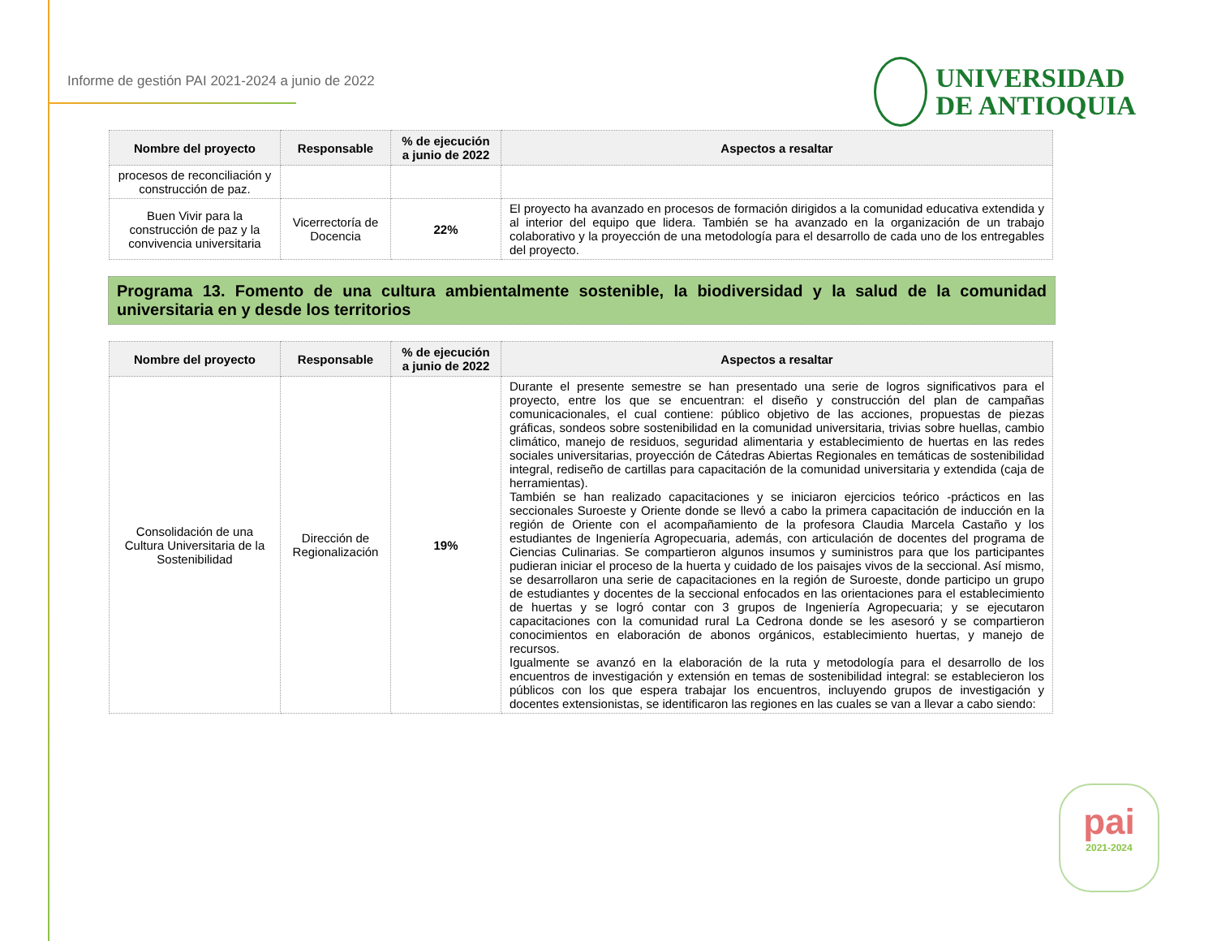Informe de gestión PAI 2021-2024 a junio de 2022
UNIVERSIDAD
DE ANTIOQUIA
| Nombre del proyecto | Responsable | % de ejecución a junio de 2022 | Aspectos a resaltar |
| --- | --- | --- | --- |
| procesos de reconciliación y construcción de paz. | | | |
| Buen Vivir para la construcción de paz y la convivencia universitaria | Vicerrectoría de Docencia | 22% | El proyecto ha avanzado en procesos de formación dirigidos a la comunidad educativa extendida y al interior del equipo que lidera. También se ha avanzado en la organización de un trabajo colaborativo y la proyección de una metodología para el desarrollo de cada uno de los entregables del proyecto. |
Programa 13. Fomento de una cultura ambientalmente sostenible, la biodiversidad y la salud de la comunidad universitaria en y desde los territorios
| Nombre del proyecto | Responsable | % de ejecución a junio de 2022 | Aspectos a resaltar |
| --- | --- | --- | --- |
| Consolidación de una Cultura Universitaria de la Sostenibilidad | Dirección de Regionalización | 19% | Durante el presente semestre se han presentado una serie de logros significativos para el proyecto, entre los que se encuentran: el diseño y construcción del plan de campañas comunicacionales, el cual contiene: público objetivo de las acciones, propuestas de piezas gráficas, sondeos sobre sostenibilidad en la comunidad universitaria, trivias sobre huellas, cambio climático, manejo de residuos, seguridad alimentaria y establecimiento de huertas en las redes sociales universitarias, proyección de Cátedras Abiertas Regionales en temáticas de sostenibilidad integral, rediseño de cartillas para capacitación de la comunidad universitaria y extendida (caja de herramientas). También se han realizado capacitaciones y se iniciaron ejercicios teórico -prácticos en las seccionales Suroeste y Oriente donde se llevó a cabo la primera capacitación de inducción en la región de Oriente con el acompañamiento de la profesora Claudia Marcela Castaño y los estudiantes de Ingeniería Agropecuaria, además, con articulación de docentes del programa de Ciencias Culinarias. Se compartieron algunos insumos y suministros para que los participantes pudieran iniciar el proceso de la huerta y cuidado de los paisajes vivos de la seccional. Así mismo, se desarrollaron una serie de capacitaciones en la región de Suroeste, donde participo un grupo de estudiantes y docentes de la seccional enfocados en las orientaciones para el establecimiento de huertas y se logró contar con 3 grupos de Ingeniería Agropecuaria; y se ejecutaron capacitaciones con la comunidad rural La Cedrona donde se les asesoró y se compartieron conocimientos en elaboración de abonos orgánicos, establecimiento huertas, y manejo de recursos. Igualmente se avanzó en la elaboración de la ruta y metodología para el desarrollo de los encuentros de investigación y extensión en temas de sostenibilidad integral: se establecieron los públicos con los que espera trabajar los encuentros, incluyendo grupos de investigación y docentes extensionistas, se identificaron las regiones en las cuales se van a llevar a cabo siendo: |
pai
2021-2024